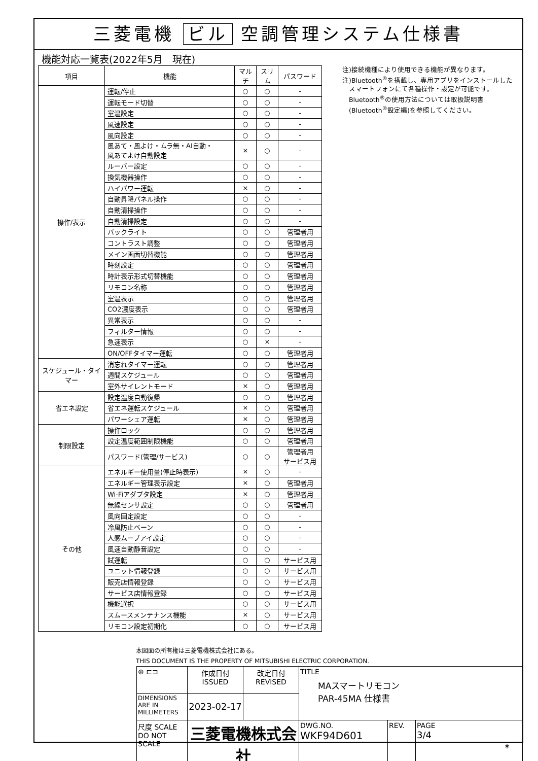三菱電機 ビル 空調管理システム仕様書
機能対応一覧表(2022年5月　現在)
| 項目 | 機能 | マルチ | スリム | パスワード |
| --- | --- | --- | --- | --- |
| 操作/表示 | 運転/停止 | ○ | ○ | - |
| | 運転モード切替 | ○ | ○ | - |
| | 室温設定 | ○ | ○ | - |
| | 風速設定 | ○ | ○ | - |
| | 風向設定 | ○ | ○ | - |
| | 風あて・風よけ・ムラ無・AI自動・ 風あてよけ自動設定 | × | ○ | - |
| | ルーバー設定 | ○ | ○ | - |
| | 換気機器操作 | ○ | ○ | - |
| | ハイパワー運転 | × | ○ | - |
| | 自動昇降パネル操作 | ○ | ○ | - |
| | 自動清掃操作 | ○ | ○ | - |
| | 自動清掃設定 | ○ | ○ | - |
| | バックライト | ○ | ○ | 管理者用 |
| | コントラスト調整 | ○ | ○ | 管理者用 |
| | メイン画面切替機能 | ○ | ○ | 管理者用 |
| | 時刻設定 | ○ | ○ | 管理者用 |
| | 時計表示形式切替機能 | ○ | ○ | 管理者用 |
| | リモコン名称 | ○ | ○ | 管理者用 |
| | 室温表示 | ○ | ○ | 管理者用 |
| | CO2濃度表示 | ○ | ○ | 管理者用 |
| | 異常表示 | ○ | ○ | - |
| | フィルター情報 | ○ | ○ | - |
| | 急速表示 | ○ | × | - |
| | ON/OFFタイマー運転 | ○ | ○ | 管理者用 |
| スケジュール・タイマー | 消忘れタイマー運転 | ○ | ○ | 管理者用 |
| | 週間スケジュール | ○ | ○ | 管理者用 |
| | 室外サイレントモード | × | ○ | 管理者用 |
| 省エネ設定 | 設定温度自動復帰 | ○ | ○ | 管理者用 |
| | 省エネ運転スケジュール | × | ○ | 管理者用 |
| | パワーシェア運転 | × | ○ | 管理者用 |
| 制限設定 | 操作ロック | ○ | ○ | 管理者用 |
| | 設定温度範囲制限機能 | ○ | ○ | 管理者用 |
| | パスワード(管理/サービス) | ○ | ○ | 管理者用 サービス用 |
| その他 | エネルギー使用量(停止時表示) | × | ○ | - |
| | エネルギー管理表示設定 | × | ○ | 管理者用 |
| | Wi-Fiアダプタ設定 | × | ○ | 管理者用 |
| | 無線センサ設定 | ○ | ○ | 管理者用 |
| | 風向固定設定 | ○ | ○ | - |
| | 冷風防止ベーン | ○ | ○ | - |
| | 人感ムーブアイ設定 | ○ | ○ | - |
| | 風速自動静音設定 | ○ | ○ | - |
| | 試運転 | ○ | ○ | サービス用 |
| | ユニット情報登録 | ○ | ○ | サービス用 |
| | 販売店情報登録 | ○ | ○ | サービス用 |
| | サービス店情報登録 | ○ | ○ | サービス用 |
| | 機能選択 | ○ | ○ | サービス用 |
| | スムースメンテナンス機能 | × | ○ | サービス用 |
| | リモコン設定初期化 | ○ | ○ | サービス用 |
注)接続機種により使用できる機能が異なります。
注)Bluetooth<sup>®</sup>を搭載し、専用アプリをインストールした
　スマートフォンにて各種操作・設定が可能です。
　Bluetooth<sup>®</sup>の使用方法については取扱説明書
　(Bluetooth<sup>®</sup>設定編)を参照してください。
本図面の所有権は三菱電機株式会社にある。
THIS DOCUMENT IS THE PROPERTY OF MITSUBISHI ELECTRIC CORPORATION.
| ⊕ ⊏⊐ | 作成日付 ISSUED | 改定日付 REVISED | TITLE MAスマートリモコン PAR-45MA 仕様書 | | |
| DIMENSIONS ARE IN MILLIMETERS | 2023-02-17 | | | | |
| 尺度 SCALE DO NOT SCALE | 三菱電機株式会社 | | DWG.NO. WKF94D601 | REV. | PAGE 3/4 |
*